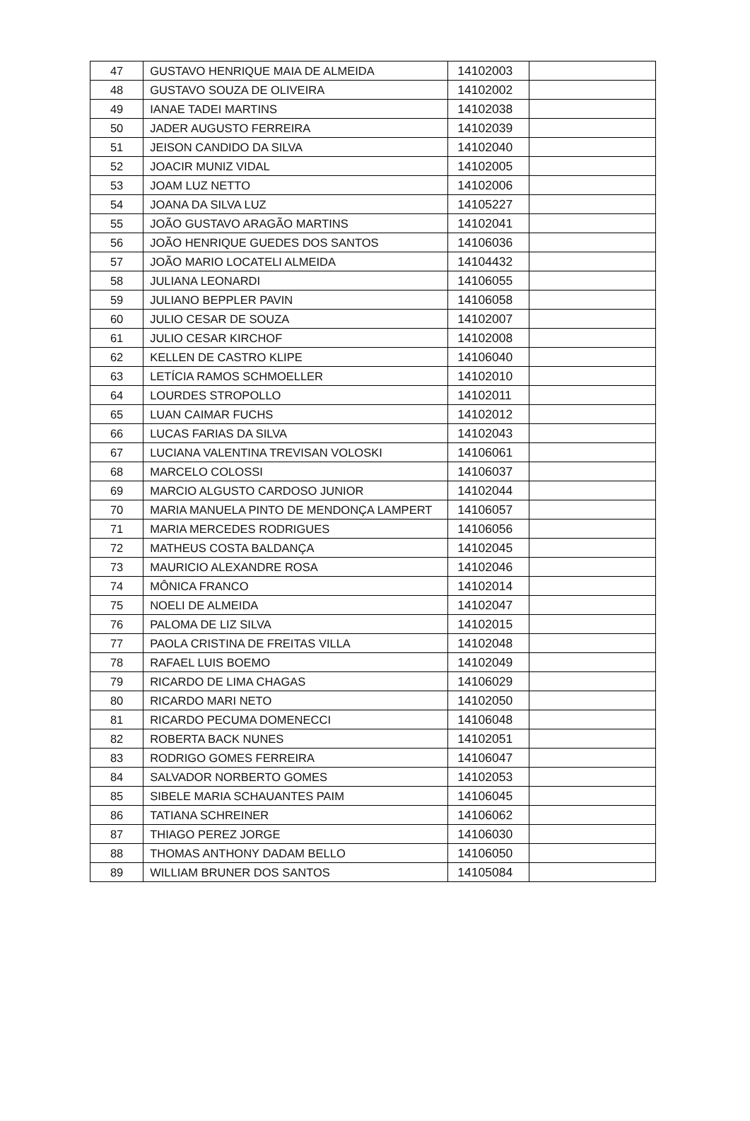| 47 | GUSTAVO HENRIQUE MAIA DE ALMEIDA | 14102003 | |
| 48 | GUSTAVO SOUZA DE OLIVEIRA | 14102002 | |
| 49 | IANAE TADEI MARTINS | 14102038 | |
| 50 | JADER AUGUSTO FERREIRA | 14102039 | |
| 51 | JEISON CANDIDO DA SILVA | 14102040 | |
| 52 | JOACIR MUNIZ VIDAL | 14102005 | |
| 53 | JOAM LUZ NETTO | 14102006 | |
| 54 | JOANA DA SILVA LUZ | 14105227 | |
| 55 | JOÃO GUSTAVO ARAGÃO MARTINS | 14102041 | |
| 56 | JOÃO HENRIQUE GUEDES DOS SANTOS | 14106036 | |
| 57 | JOÃO MARIO LOCATELI ALMEIDA | 14104432 | |
| 58 | JULIANA LEONARDI | 14106055 | |
| 59 | JULIANO BEPPLER PAVIN | 14106058 | |
| 60 | JULIO CESAR DE SOUZA | 14102007 | |
| 61 | JULIO CESAR KIRCHOF | 14102008 | |
| 62 | KELLEN DE CASTRO KLIPE | 14106040 | |
| 63 | LETÍCIA RAMOS SCHMOELLER | 14102010 | |
| 64 | LOURDES STROPOLLO | 14102011 | |
| 65 | LUAN CAIMAR FUCHS | 14102012 | |
| 66 | LUCAS FARIAS DA SILVA | 14102043 | |
| 67 | LUCIANA VALENTINA TREVISAN VOLOSKI | 14106061 | |
| 68 | MARCELO COLOSSI | 14106037 | |
| 69 | MARCIO ALGUSTO CARDOSO JUNIOR | 14102044 | |
| 70 | MARIA MANUELA PINTO DE MENDONÇA LAMPERT | 14106057 | |
| 71 | MARIA MERCEDES RODRIGUES | 14106056 | |
| 72 | MATHEUS COSTA BALDANÇA | 14102045 | |
| 73 | MAURICIO ALEXANDRE ROSA | 14102046 | |
| 74 | MÔNICA FRANCO | 14102014 | |
| 75 | NOELI DE ALMEIDA | 14102047 | |
| 76 | PALOMA DE LIZ SILVA | 14102015 | |
| 77 | PAOLA CRISTINA DE FREITAS VILLA | 14102048 | |
| 78 | RAFAEL LUIS BOEMO | 14102049 | |
| 79 | RICARDO DE LIMA CHAGAS | 14106029 | |
| 80 | RICARDO MARI NETO | 14102050 | |
| 81 | RICARDO PECUMA DOMENECCI | 14106048 | |
| 82 | ROBERTA BACK NUNES | 14102051 | |
| 83 | RODRIGO GOMES FERREIRA | 14106047 | |
| 84 | SALVADOR NORBERTO GOMES | 14102053 | |
| 85 | SIBELE MARIA SCHAUANTES PAIM | 14106045 | |
| 86 | TATIANA SCHREINER | 14106062 | |
| 87 | THIAGO PEREZ JORGE | 14106030 | |
| 88 | THOMAS ANTHONY DADAM BELLO | 14106050 | |
| 89 | WILLIAM BRUNER DOS SANTOS | 14105084 | |